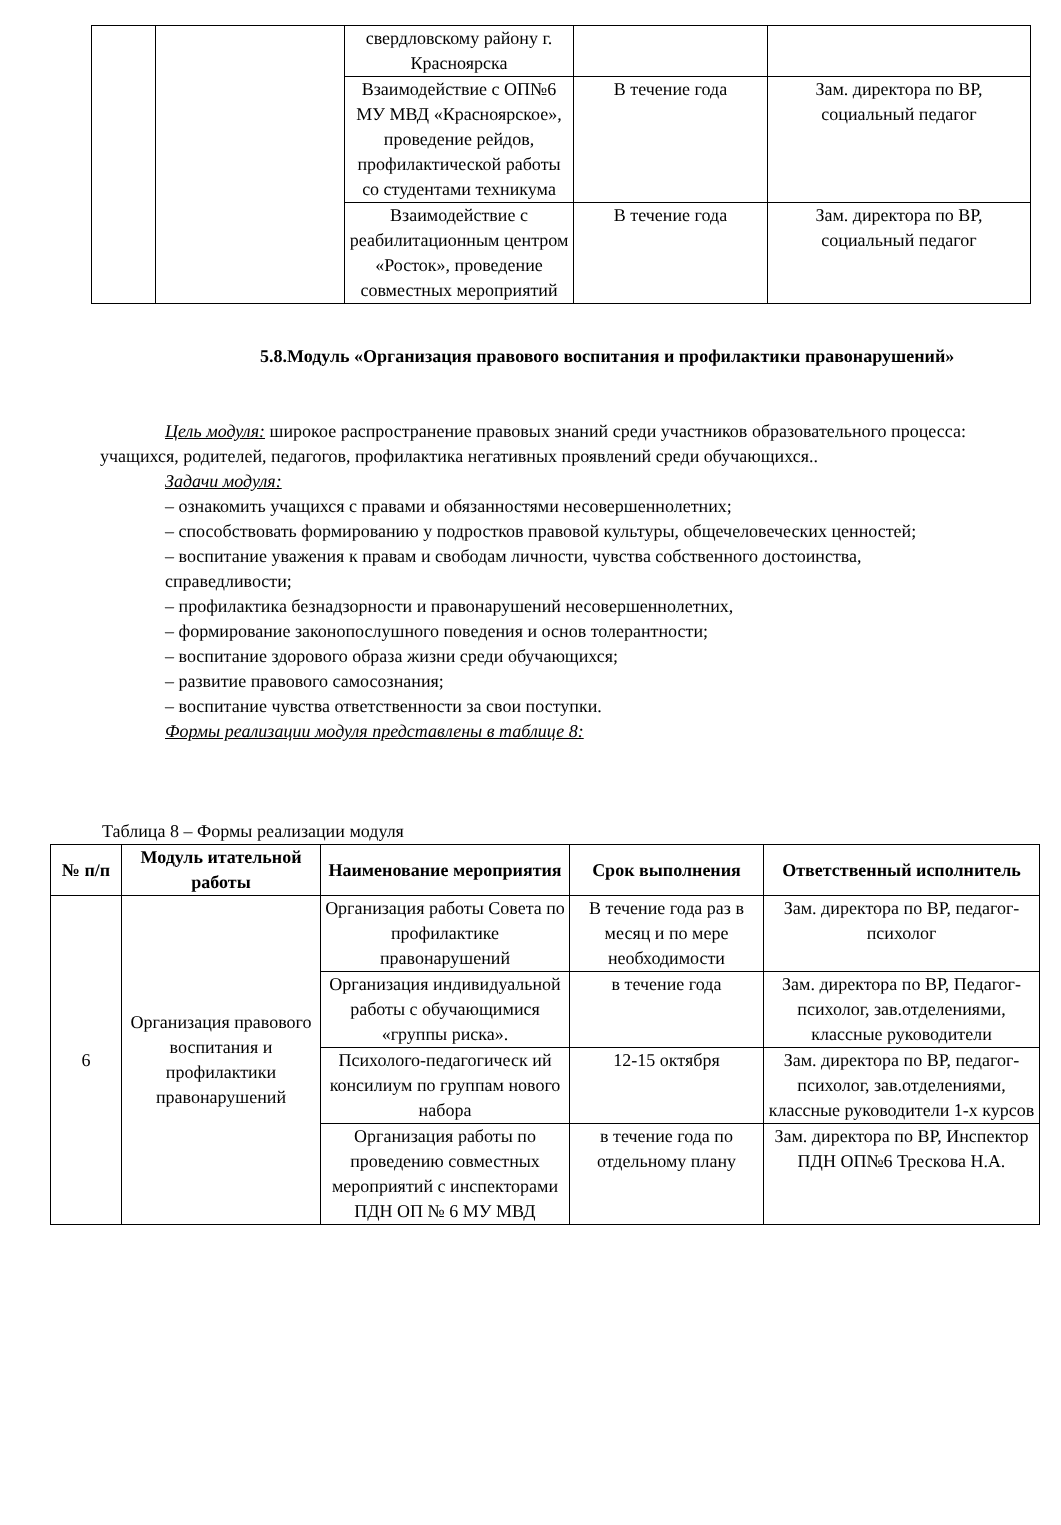| | | свердловскому району г. Красноярска | | |
| | | Взаимодействие с ОП№6 МУ МВД «Красноярское», проведение рейдов, профилактической работы со студентами техникума | В течение года | Зам. директора по ВР, социальный педагог |
| | | Взаимодействие с реабилитационным центром «Росток», проведение совместных мероприятий | В течение года | Зам. директора по ВР, социальный педагог |
5.8.Модуль «Организация правового воспитания и профилактики правонарушений»
Цель модуля: широкое распространение правовых знаний среди участников образовательного процесса: учащихся, родителей, педагогов, профилактика негативных проявлений среди обучающихся..
Задачи модуля:
– ознакомить учащихся с правами и обязанностями несовершеннолетних;
– способствовать формированию у подростков правовой культуры, общечеловеческих ценностей;
– воспитание уважения к правам и свободам личности, чувства собственного достоинства, справедливости;
– профилактика безнадзорности и правонарушений несовершеннолетних,
– формирование законопослушного поведения и основ толерантности;
– воспитание здорового образа жизни среди обучающихся;
– развитие правового самосознания;
– воспитание чувства ответственности за свои поступки.
Формы реализации модуля представлены в таблице 8:
Таблица 8 – Формы реализации модуля
| № п/п | Модуль итательной работы | Наименование мероприятия | Срок выполнения | Ответственный исполнитель |
| --- | --- | --- | --- | --- |
| 6 | Организация правового воспитания и профилактики правонарушений | Организация работы Совета по профилактике правонарушений | В течение года раз в месяц и по мере необходимости | Зам. директора по ВР, педагог-психолог |
| | | Организация индивидуальной работы с обучающимися «группы риска». | в течение года | Зам. директора по ВР, Педагог-психолог, зав.отделениями, классные руководители |
| | | Психолого-педагогическ ий консилиум по группам нового набора | 12-15 октября | Зам. директора по ВР, педагог-психолог, зав.отделениями, классные руководители 1-х курсов |
| | | Организация работы по проведению совместных мероприятий с инспекторами ПДН ОП № 6 МУ МВД | в течение года по отдельному плану | Зам. директора по ВР, Инспектор ПДН ОП№6 Трескова Н.А. |